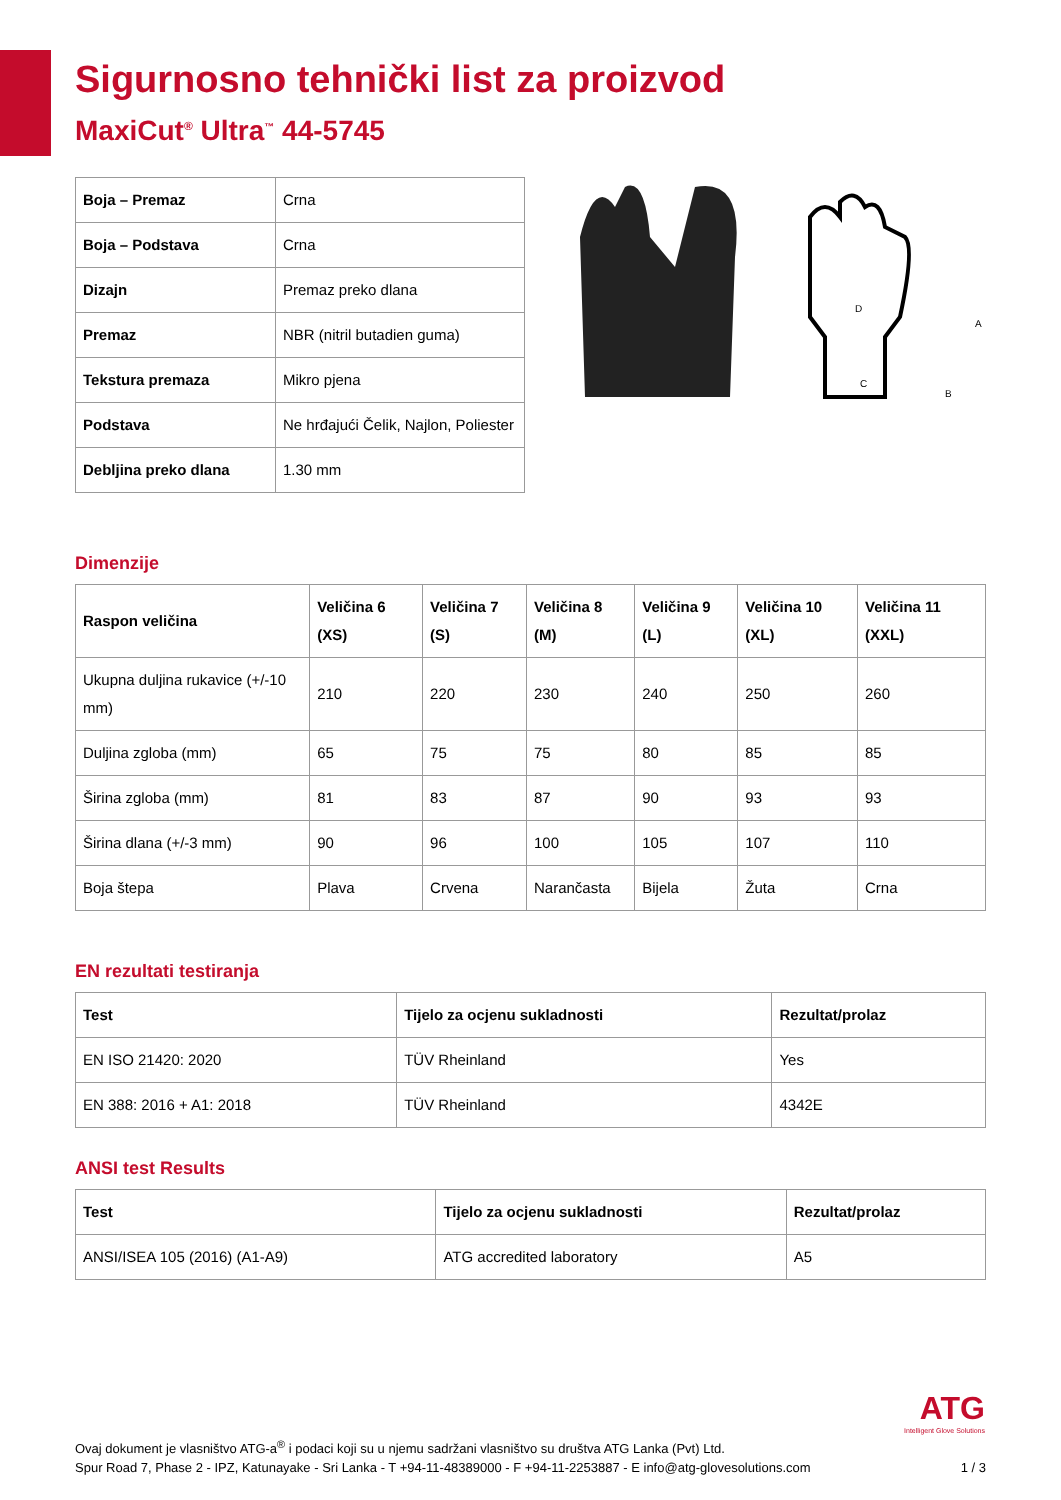Sigurnosno tehnički list za proizvod
MaxiCut<sup>®</sup> Ultra<sup>™</sup> 44-5745
| Boja – Premaz | Crna |
| Boja – Podstava | Crna |
| Dizajn | Premaz preko dlana |
| Premaz | NBR (nitril butadien guma) |
| Tekstura premaza | Mikro pjena |
| Podstava | Ne hrđajući Čelik, Najlon, Poliester |
| Debljina preko dlana | 1.30 mm |
D
C
B
A
Dimenzije
| Raspon veličina | Veličina 6 (XS) | Veličina 7 (S) | Veličina 8 (M) | Veličina 9 (L) | Veličina 10 (XL) | Veličina 11 (XXL) |
| --- | --- | --- | --- | --- | --- | --- |
| Ukupna duljina rukavice (+/-10 mm) | 210 | 220 | 230 | 240 | 250 | 260 |
| Duljina zgloba (mm) | 65 | 75 | 75 | 80 | 85 | 85 |
| Širina zgloba (mm) | 81 | 83 | 87 | 90 | 93 | 93 |
| Širina dlana (+/-3 mm) | 90 | 96 | 100 | 105 | 107 | 110 |
| Boja štepa | Plava | Crvena | Narančasta | Bijela | Žuta | Crna |
EN rezultati testiranja
| Test | Tijelo za ocjenu sukladnosti | Rezultat/prolaz |
| --- | --- | --- |
| EN ISO 21420: 2020 | TÜV Rheinland | Yes |
| EN 388: 2016 + A1: 2018 | TÜV Rheinland | 4342E |
ANSI test Results
| Test | Tijelo za ocjenu sukladnosti | Rezultat/prolaz |
| --- | --- | --- |
| ANSI/ISEA 105 (2016) (A1-A9) | ATG accredited laboratory | A5 |
ATG
Intelligent Glove Solutions
Ovaj dokument je vlasništvo ATG-a<sup>®</sup> i podaci koji su u njemu sadržani vlasništvo su društva ATG Lanka (Pvt) Ltd.
Spur Road 7, Phase 2 - IPZ, Katunayake - Sri Lanka - T +94-11-48389000 - F +94-11-2253887 - E info@atg-glovesolutions.com 1 / 3